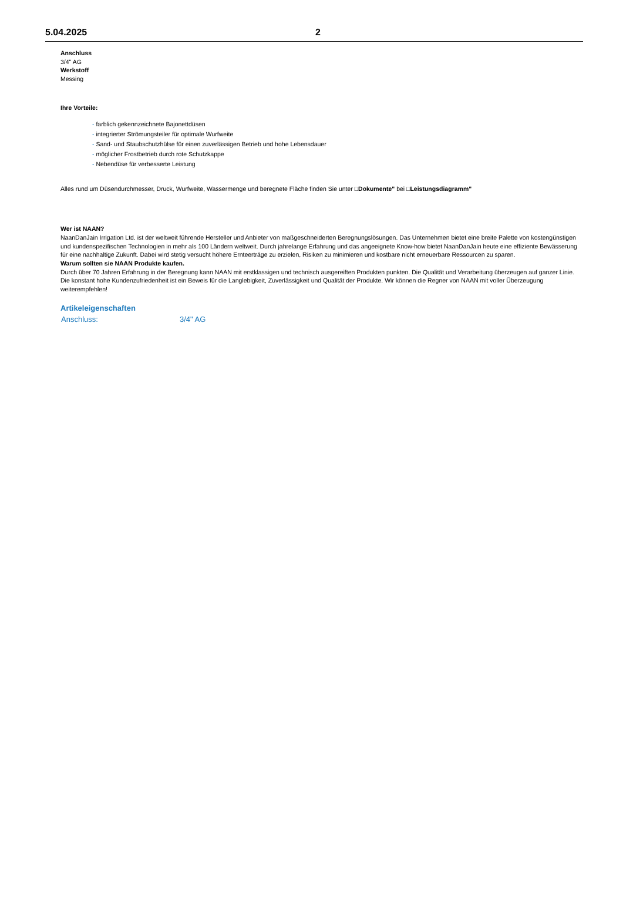5.04.2025 2
Anschluss
3/4" AG
Werkstoff
Messing
Ihre Vorteile:
- farblich gekennzeichnete Bajonettdüsen
- integrierter Strömungsteiler für optimale Wurfweite
- Sand- und Staubschutzhülse für einen zuverlässigen Betrieb und hohe Lebensdauer
- möglicher Frostbetrieb durch rote Schutzkappe
- Nebendüse für verbesserte Leistung
Alles rund um Düsendurchmesser, Druck, Wurfweite, Wassermenge und beregnete Fläche finden Sie unter □Dokumente" bei □Leistungsdiagramm"
Wer ist NAAN?
NaanDanJain Irrigation Ltd. ist der weltweit führende Hersteller und Anbieter von maßgeschneiderten Beregnungslösungen. Das Unternehmen bietet eine breite Palette von kostengünstigen und kundenspezifischen Technologien in mehr als 100 Ländern weltweit. Durch jahrelange Erfahrung und das angeeignete Know-how bietet NaanDanJain heute eine effiziente Bewässerung für eine nachhaltige Zukunft. Dabei wird stetig versucht höhere Ernteerträge zu erzielen, Risiken zu minimieren und kostbare nicht erneuerbare Ressourcen zu sparen.
Warum sollten sie NAAN Produkte kaufen.
Durch über 70 Jahren Erfahrung in der Beregnung kann NAAN mit erstklassigen und technisch ausgereiften Produkten punkten. Die Qualität und Verarbeitung überzeugen auf ganzer Linie. Die konstant hohe Kundenzufriedenheit ist ein Beweis für die Langlebigkeit, Zuverlässigkeit und Qualität der Produkte. Wir können die Regner von NAAN mit voller Überzeugung weiterempfehlen!
Artikeleigenschaften
Anschluss: 3/4" AG